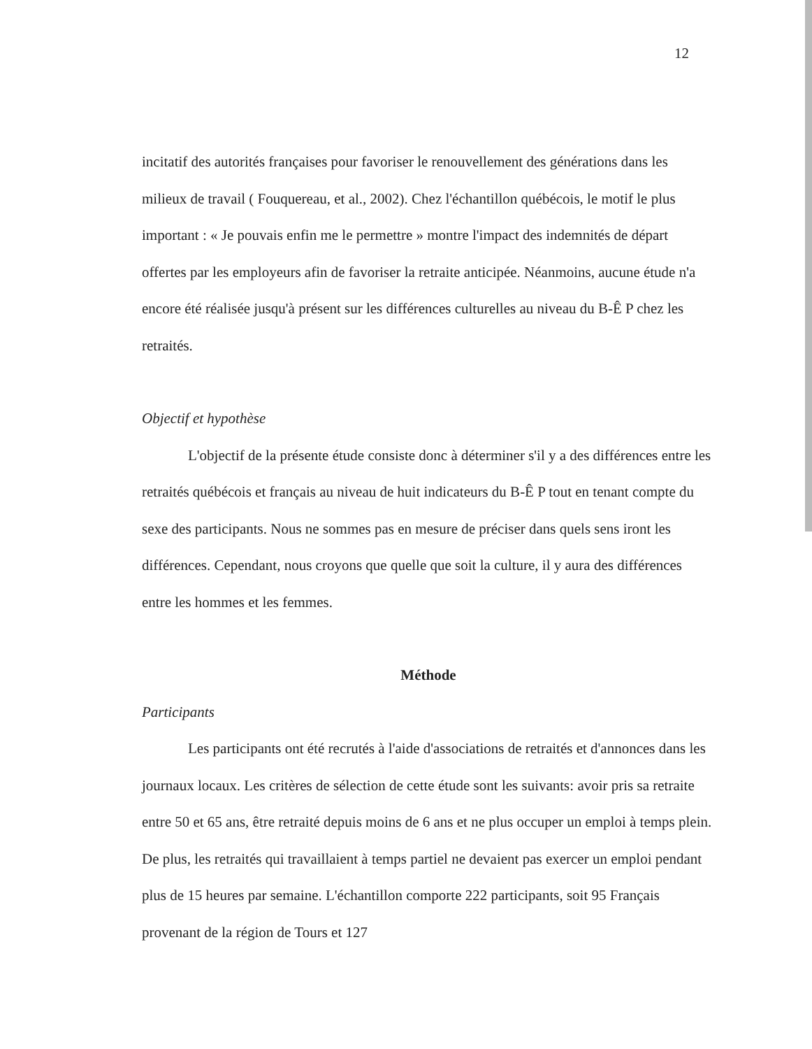12
incitatif des autorités françaises pour favoriser le renouvellement des générations dans les milieux de travail ( Fouquereau, et al., 2002). Chez l'échantillon québécois, le motif le plus important : « Je pouvais enfin me le permettre » montre l'impact des indemnités de départ offertes par les employeurs afin de favoriser la retraite anticipée. Néanmoins, aucune étude n'a encore été réalisée jusqu'à présent sur les différences culturelles au niveau du B-Ê P chez les retraités.
Objectif et hypothèse
L'objectif de la présente étude consiste donc à déterminer s'il y a des différences entre les retraités québécois et français au niveau de huit indicateurs du B-Ê P tout en tenant compte du sexe des participants. Nous ne sommes pas en mesure de préciser dans quels sens iront les différences. Cependant, nous croyons que quelle que soit la culture, il y aura des différences entre les hommes et les femmes.
Méthode
Participants
Les participants ont été recrutés à l'aide d'associations de retraités et d'annonces dans les journaux locaux. Les critères de sélection de cette étude sont les suivants: avoir pris sa retraite entre 50 et 65 ans, être retraité depuis moins de 6 ans et ne plus occuper un emploi à temps plein. De plus, les retraités qui travaillaient à temps partiel ne devaient pas exercer un emploi pendant plus de 15 heures par semaine. L'échantillon comporte 222 participants, soit 95 Français provenant de la région de Tours et 127